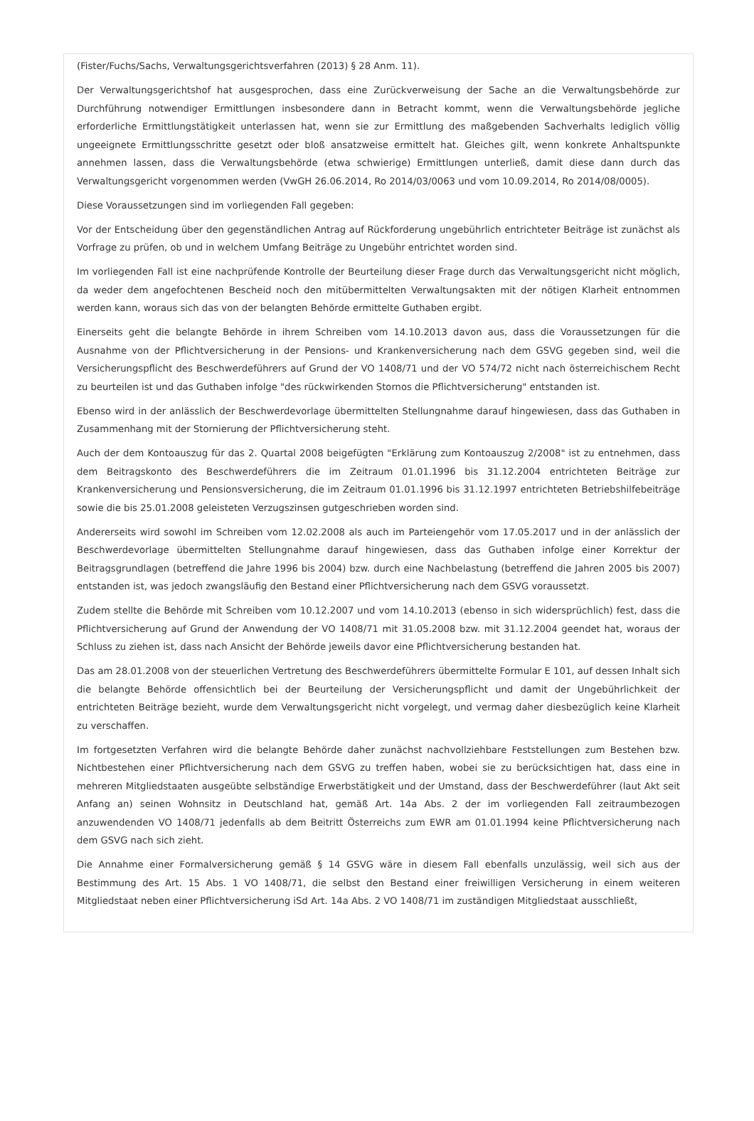(Fister/Fuchs/Sachs, Verwaltungsgerichtsverfahren (2013) § 28 Anm. 11).
Der Verwaltungsgerichtshof hat ausgesprochen, dass eine Zurückverweisung der Sache an die Verwaltungsbehörde zur Durchführung notwendiger Ermittlungen insbesondere dann in Betracht kommt, wenn die Verwaltungsbehörde jegliche erforderliche Ermittlungstätigkeit unterlassen hat, wenn sie zur Ermittlung des maßgebenden Sachverhalts lediglich völlig ungeeignete Ermittlungsschritte gesetzt oder bloß ansatzweise ermittelt hat. Gleiches gilt, wenn konkrete Anhaltspunkte annehmen lassen, dass die Verwaltungsbehörde (etwa schwierige) Ermittlungen unterließ, damit diese dann durch das Verwaltungsgericht vorgenommen werden (VwGH 26.06.2014, Ro 2014/03/0063 und vom 10.09.2014, Ro 2014/08/0005).
Diese Voraussetzungen sind im vorliegenden Fall gegeben:
Vor der Entscheidung über den gegenständlichen Antrag auf Rückforderung ungebührlich entrichteter Beiträge ist zunächst als Vorfrage zu prüfen, ob und in welchem Umfang Beiträge zu Ungebühr entrichtet worden sind.
Im vorliegenden Fall ist eine nachprüfende Kontrolle der Beurteilung dieser Frage durch das Verwaltungsgericht nicht möglich, da weder dem angefochtenen Bescheid noch den mitübermittelten Verwaltungsakten mit der nötigen Klarheit entnommen werden kann, woraus sich das von der belangten Behörde ermittelte Guthaben ergibt.
Einerseits geht die belangte Behörde in ihrem Schreiben vom 14.10.2013 davon aus, dass die Voraussetzungen für die Ausnahme von der Pflichtversicherung in der Pensions- und Krankenversicherung nach dem GSVG gegeben sind, weil die Versicherungspflicht des Beschwerdeführers auf Grund der VO 1408/71 und der VO 574/72 nicht nach österreichischem Recht zu beurteilen ist und das Guthaben infolge "des rückwirkenden Stornos die Pflichtversicherung" entstanden ist.
Ebenso wird in der anlässlich der Beschwerdevorlage übermittelten Stellungnahme darauf hingewiesen, dass das Guthaben in Zusammenhang mit der Stornierung der Pflichtversicherung steht.
Auch der dem Kontoauszug für das 2. Quartal 2008 beigefügten "Erklärung zum Kontoauszug 2/2008" ist zu entnehmen, dass dem Beitragskonto des Beschwerdeführers die im Zeitraum 01.01.1996 bis 31.12.2004 entrichteten Beiträge zur Krankenversicherung und Pensionsversicherung, die im Zeitraum 01.01.1996 bis 31.12.1997 entrichteten Betriebshilfebeiträge sowie die bis 25.01.2008 geleisteten Verzugszinsen gutgeschrieben worden sind.
Andererseits wird sowohl im Schreiben vom 12.02.2008 als auch im Parteiengehör vom 17.05.2017 und in der anlässlich der Beschwerdevorlage übermittelten Stellungnahme darauf hingewiesen, dass das Guthaben infolge einer Korrektur der Beitragsgrundlagen (betreffend die Jahre 1996 bis 2004) bzw. durch eine Nachbelastung (betreffend die Jahren 2005 bis 2007) entstanden ist, was jedoch zwangsläufig den Bestand einer Pflichtversicherung nach dem GSVG voraussetzt.
Zudem stellte die Behörde mit Schreiben vom 10.12.2007 und vom 14.10.2013 (ebenso in sich widersprüchlich) fest, dass die Pflichtversicherung auf Grund der Anwendung der VO 1408/71 mit 31.05.2008 bzw. mit 31.12.2004 geendet hat, woraus der Schluss zu ziehen ist, dass nach Ansicht der Behörde jeweils davor eine Pflichtversicherung bestanden hat.
Das am 28.01.2008 von der steuerlichen Vertretung des Beschwerdeführers übermittelte Formular E 101, auf dessen Inhalt sich die belangte Behörde offensichtlich bei der Beurteilung der Versicherungspflicht und damit der Ungebührlichkeit der entrichteten Beiträge bezieht, wurde dem Verwaltungsgericht nicht vorgelegt, und vermag daher diesbezüglich keine Klarheit zu verschaffen.
Im fortgesetzten Verfahren wird die belangte Behörde daher zunächst nachvollziehbare Feststellungen zum Bestehen bzw. Nichtbestehen einer Pflichtversicherung nach dem GSVG zu treffen haben, wobei sie zu berücksichtigen hat, dass eine in mehreren Mitgliedstaaten ausgeübte selbständige Erwerbstätigkeit und der Umstand, dass der Beschwerdeführer (laut Akt seit Anfang an) seinen Wohnsitz in Deutschland hat, gemäß Art. 14a Abs. 2 der im vorliegenden Fall zeitraumbezogen anzuwendenden VO 1408/71 jedenfalls ab dem Beitritt Österreichs zum EWR am 01.01.1994 keine Pflichtversicherung nach dem GSVG nach sich zieht.
Die Annahme einer Formalversicherung gemäß § 14 GSVG wäre in diesem Fall ebenfalls unzulässig, weil sich aus der Bestimmung des Art. 15 Abs. 1 VO 1408/71, die selbst den Bestand einer freiwilligen Versicherung in einem weiteren Mitgliedstaat neben einer Pflichtversicherung iSd Art. 14a Abs. 2 VO 1408/71 im zuständigen Mitgliedstaat ausschließt,